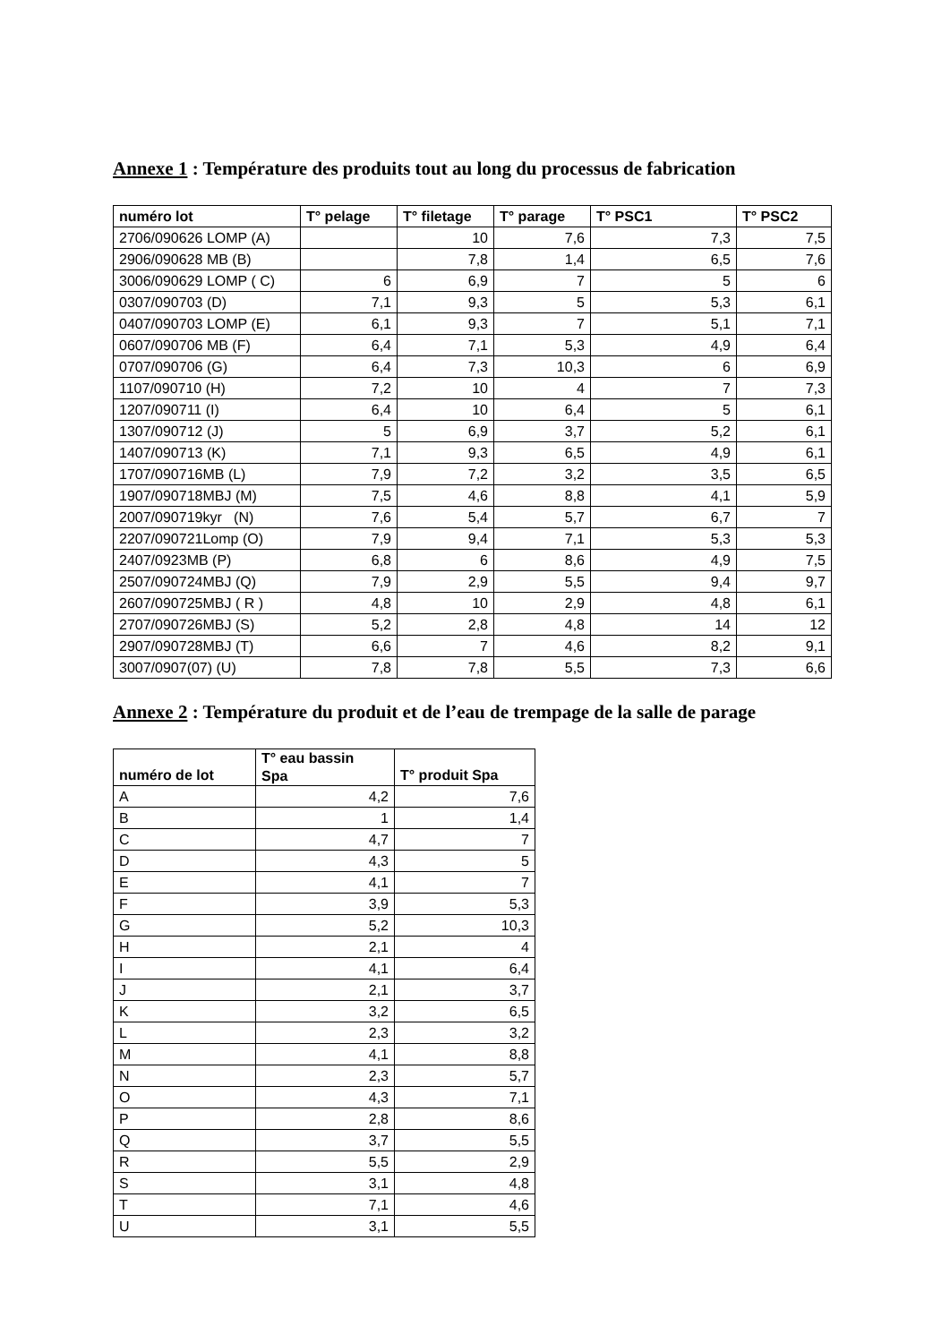Annexe 1 : Température des produits tout au long du processus de fabrication
| numéro lot | T° pelage | T° filetage | T° parage | T° PSC1 | T° PSC2 |
| --- | --- | --- | --- | --- | --- |
| 2706/090626 LOMP (A) | | 10 | 7,6 | 7,3 | 7,5 |
| 2906/090628 MB (B) | | 7,8 | 1,4 | 6,5 | 7,6 |
| 3006/090629 LOMP ( C) | 6 | 6,9 | 7 | 5 | 6 |
| 0307/090703 (D) | 7,1 | 9,3 | 5 | 5,3 | 6,1 |
| 0407/090703 LOMP (E) | 6,1 | 9,3 | 7 | 5,1 | 7,1 |
| 0607/090706 MB (F) | 6,4 | 7,1 | 5,3 | 4,9 | 6,4 |
| 0707/090706 (G) | 6,4 | 7,3 | 10,3 | 6 | 6,9 |
| 1107/090710 (H) | 7,2 | 10 | 4 | 7 | 7,3 |
| 1207/090711 (I) | 6,4 | 10 | 6,4 | 5 | 6,1 |
| 1307/090712 (J) | 5 | 6,9 | 3,7 | 5,2 | 6,1 |
| 1407/090713 (K) | 7,1 | 9,3 | 6,5 | 4,9 | 6,1 |
| 1707/090716MB (L) | 7,9 | 7,2 | 3,2 | 3,5 | 6,5 |
| 1907/090718MBJ (M) | 7,5 | 4,6 | 8,8 | 4,1 | 5,9 |
| 2007/090719kyr (N) | 7,6 | 5,4 | 5,7 | 6,7 | 7 |
| 2207/090721Lomp (O) | 7,9 | 9,4 | 7,1 | 5,3 | 5,3 |
| 2407/0923MB (P) | 6,8 | 6 | 8,6 | 4,9 | 7,5 |
| 2507/090724MBJ (Q) | 7,9 | 2,9 | 5,5 | 9,4 | 9,7 |
| 2607/090725MBJ ( R ) | 4,8 | 10 | 2,9 | 4,8 | 6,1 |
| 2707/090726MBJ (S) | 5,2 | 2,8 | 4,8 | 14 | 12 |
| 2907/090728MBJ (T) | 6,6 | 7 | 4,6 | 8,2 | 9,1 |
| 3007/0907(07) (U) | 7,8 | 7,8 | 5,5 | 7,3 | 6,6 |
Annexe 2 : Température du produit et de l’eau de trempage de la salle de parage
| numéro de lot | T° eau bassin Spa | T° produit Spa |
| --- | --- | --- |
| A | 4,2 | 7,6 |
| B | 1 | 1,4 |
| C | 4,7 | 7 |
| D | 4,3 | 5 |
| E | 4,1 | 7 |
| F | 3,9 | 5,3 |
| G | 5,2 | 10,3 |
| H | 2,1 | 4 |
| I | 4,1 | 6,4 |
| J | 2,1 | 3,7 |
| K | 3,2 | 6,5 |
| L | 2,3 | 3,2 |
| M | 4,1 | 8,8 |
| N | 2,3 | 5,7 |
| O | 4,3 | 7,1 |
| P | 2,8 | 8,6 |
| Q | 3,7 | 5,5 |
| R | 5,5 | 2,9 |
| S | 3,1 | 4,8 |
| T | 7,1 | 4,6 |
| U | 3,1 | 5,5 |